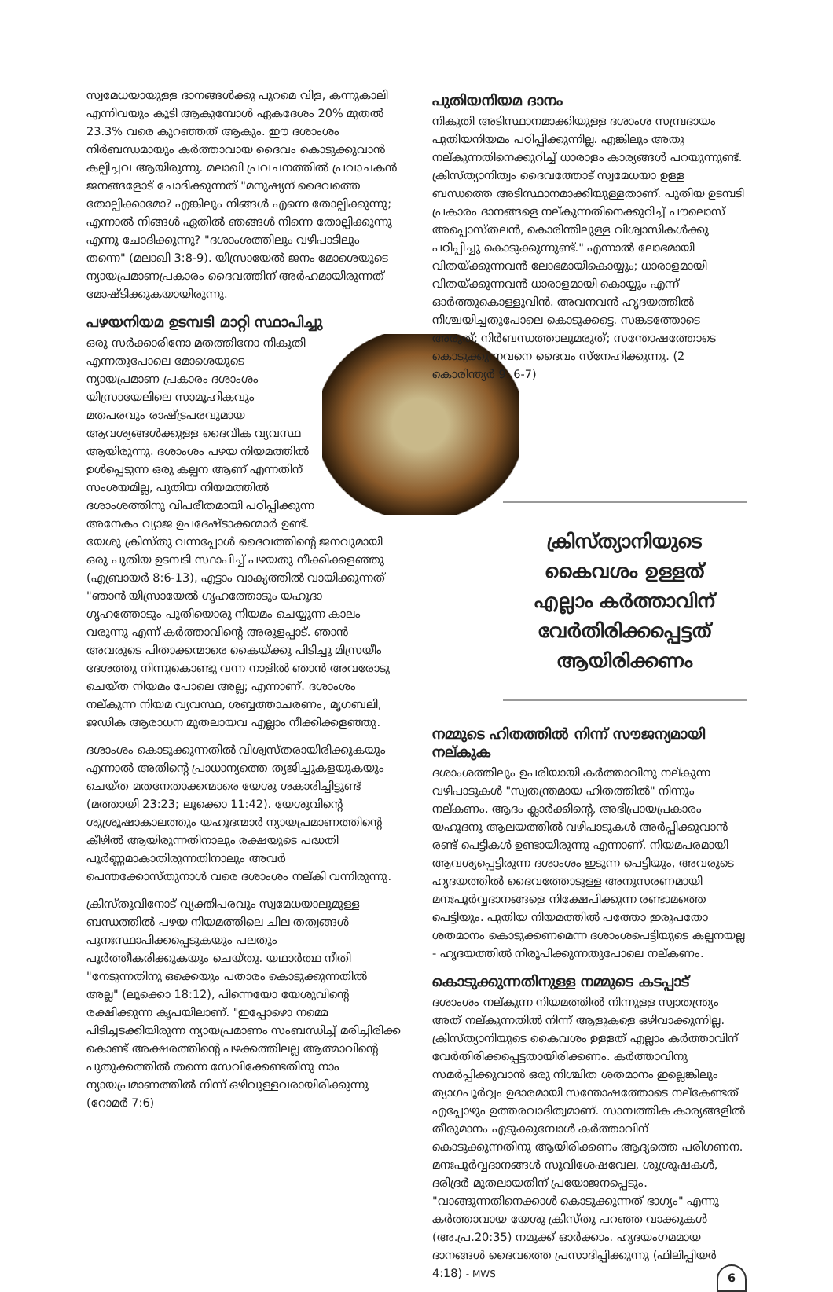സ്വമേധയായുള്ള ദാനങ്ങൾക്കു പുറമെ വിള, കന്നുകാലി എന്നിവയും കൂടി ആകുമ്പോൾ ഏകദേശം 20% മുതൽ 23.3% വരെ കുറഞ്ഞത് ആകും. ഈ ദശാംശം നിർബന്ധമായും കർത്താവായ ദൈവം കൊടുക്കുവാൻ കല്പിച്ചവ ആയിരുന്നു. മലാഖി പ്രവചനത്തിൽ പ്രവാചകൻ ജനങ്ങളോട് ചോദിക്കുന്നത് "മനുഷ്യന് ദൈവത്തെ തോല്പിക്കാമോ? എങ്കിലും നിങ്ങൾ എന്നെ തോല്പിക്കുന്നു; എന്നാൽ നിങ്ങൾ ഏതിൽ ഞങ്ങൾ നിന്നെ തോല്പിക്കുന്നു എന്നു ചോദിക്കുന്നു? "ദശാംശത്തിലും വഴിപാടിലും തന്നെ" (മലാഖി 3:8-9). യിസ്രായേൽ ജനം മോശെയുടെ ന്യായപ്രമാണപ്രകാരം ദൈവത്തിന് അർഹമായിരുന്നത് മോഷ്ടിക്കുകയായിരുന്നു.
പഴയനിയമ ഉടമ്പടി മാറ്റി സ്ഥാപിച്ചു
ഒരു സർക്കാരിനോ മതത്തിനോ നികുതി എന്നതുപോലെ മോശെയുടെ ന്യായപ്രമാണ പ്രകാരം ദശാംശം യിസ്രായേലിലെ സാമൂഹികവും മതപരവും രാഷ്ട്രപരവുമായ ആവശ്യങ്ങൾക്കുള്ള ദൈവീക വ്യവസ്ഥ ആയിരുന്നു. ദശാംശം പഴയ നിയമത്തിൽ ഉൾപ്പെടുന്ന ഒരു കല്പന ആണ് എന്നതിന് സംശയമില്ല, പുതിയ നിയമത്തിൽ ദശാംശത്തിനു വിപരീതമായി പഠിപ്പിക്കുന്ന അനേകം വ്യാജ ഉപദേഷ്ടാക്കന്മാർ ഉണ്ട്. യേശു ക്രിസ്തു വന്നപ്പോൾ ദൈവത്തിന്റെ ജനവുമായി ഒരു പുതിയ ഉടമ്പടി സ്ഥാപിച്ച് പഴയതു നീക്കിക്കളഞ്ഞു (എബ്രായർ 8:6-13), എട്ടാം വാക്യത്തിൽ വായിക്കുന്നത് "ഞാൻ യിസ്രായേൽ ഗൃഹത്തോടും യഹൂദാ ഗൃഹത്തോടും പുതിയൊരു നിയമം ചെയ്യുന്ന കാലം വരുന്നു എന്ന് കർത്താവിന്റെ അരുളപ്പാട്. ഞാൻ അവരുടെ പിതാക്കന്മാരെ കൈയ്ക്കു പിടിച്ചു മിസ്രയീം ദേശത്തു നിന്നുകൊണ്ടു വന്ന നാളിൽ ഞാൻ അവരോടു ചെയ്ത നിയമം പോലെ അല്ല; എന്നാണ്. ദശാംശം നല്കുന്ന നിയമ വ്യവസ്ഥ, ശബ്ബത്താചരണം, മൃഗബലി, ജഡിക ആരാധന മുതലായവ എല്ലാം നീക്കിക്കളഞ്ഞു.
ദശാംശം കൊടുക്കുന്നതിൽ വിശ്വസ്തരായിരിക്കുകയും എന്നാൽ അതിന്റെ പ്രാധാന്യത്തെ ത്യജിച്ചുകളയുകയും ചെയ്ത മതനേതാക്കന്മാരെ യേശു ശകാരിച്ചിട്ടുണ്ട് (മത്തായി 23:23; ലൂക്കൊ 11:42). യേശുവിന്റെ ശുശ്രൂഷാകാലത്തും യഹൂദന്മാർ ന്യായപ്രമാണത്തിന്റെ കീഴിൽ ആയിരുന്നതിനാലും രക്ഷയുടെ പദ്ധതി പൂർണ്ണമാകാതിരുന്നതിനാലും അവർ പെന്തക്കോസ്തുനാൾ വരെ ദശാംശം നല്കി വന്നിരുന്നു.
ക്രിസ്തുവിനോട് വ്യക്തിപരവും സ്വമേധയാലുമുള്ള ബന്ധത്തിൽ പഴയ നിയമത്തിലെ ചില തത്വങ്ങൾ പുനഃസ്ഥാപിക്കപ്പെടുകയും പലതും പൂർത്തീകരിക്കുകയും ചെയ്തു. യഥാർത്ഥ നീതി "നേടുന്നതിനു ഒക്കെയും പതാരം കൊടുക്കുന്നതിൽ അല്ല" (ലൂക്കൊ 18:12), പിന്നെയോ യേശുവിന്റെ രക്ഷിക്കുന്ന കൃപയിലാണ്. "ഇപ്പോഴൊ നമ്മെ പിടിച്ചടക്കിയിരുന്ന ന്യായപ്രമാണം സംബന്ധിച്ച് മരിച്ചിരിക്ക കൊണ്ട് അക്ഷരത്തിന്റെ പഴക്കത്തിലല്ല ആത്മാവിന്റെ പുതുക്കത്തിൽ തന്നെ സേവിക്കേണ്ടതിനു നാം ന്യായപ്രമാണത്തിൽ നിന്ന് ഒഴിവുള്ളവരായിരിക്കുന്നു (റോമർ 7:6)
പുതിയനിയമ ദാനം
നികുതി അടിസ്ഥാനമാക്കിയുള്ള ദശാംശ സമ്പ്രദായം പുതിയനിയമം പഠിപ്പിക്കുന്നില്ല. എങ്കിലും അതു നല്കുന്നതിനെക്കുറിച്ച് ധാരാളം കാര്യങ്ങൾ പറയുന്നുണ്ട്. ക്രിസ്ത്യാനിത്വം ദൈവത്തോട് സ്വമേധയാ ഉള്ള ബന്ധത്തെ അടിസ്ഥാനമാക്കിയുള്ളതാണ്. പുതിയ ഉടമ്പടി പ്രകാരം ദാനങ്ങളെ നല്കുന്നതിനെക്കുറിച്ച് പൗലൊസ് അപ്പൊസ്തലൻ, കൊരിന്തിലുള്ള വിശ്വാസികൾക്കു പഠിപ്പിച്ചു കൊടുക്കുന്നുണ്ട്." എന്നാൽ ലോഭമായി വിതയ്ക്കുന്നവൻ ലോഭമായികൊയ്യും; ധാരാളമായി വിതയ്ക്കുന്നവൻ ധാരാളമായി കൊയ്യും എന്ന് ഓർത്തുകൊള്ളുവിൻ. അവനവൻ ഹൃദയത്തിൽ നിശ്ചയിച്ചതുപോലെ കൊടുക്കട്ടെ. സങ്കടത്തോടെ അരുത്; നിർബന്ധത്താലുമരുത്; സന്തോഷത്തോടെ കൊടുക്കുന്നവനെ ദൈവം സ്നേഹിക്കുന്നു. (2 കൊരിന്ത്യർ 9: 6-7)
ക്രിസ്ത്യാനിയുടെ
കൈവശം ഉള്ളത്
എല്ലാം കർത്താവിന്
വേർതിരിക്കപ്പെട്ടത്
ആയിരിക്കണം
നമ്മുടെ ഹിതത്തിൽ നിന്ന് സൗജന്യമായി നല്കുക
ദശാംശത്തിലും ഉപരിയായി കർത്താവിനു നല്കുന്ന വഴിപാടുകൾ "സ്വതന്ത്രമായ ഹിതത്തിൽ" നിന്നും നല്കണം. ആദം ക്ലാർക്കിന്റെ, അഭിപ്രായപ്രകാരം യഹൂദനു ആലയത്തിൽ വഴിപാടുകൾ അർപ്പിക്കുവാൻ രണ്ട് പെട്ടികൾ ഉണ്ടായിരുന്നു എന്നാണ്. നിയമപരമായി ആവശ്യപ്പെട്ടിരുന്ന ദശാംശം ഇടുന്ന പെട്ടിയും, അവരുടെ ഹൃദയത്തിൽ ദൈവത്തോടുള്ള അനുസരണമായി മനഃപൂർവ്വദാനങ്ങളെ നിക്ഷേപിക്കുന്ന രണ്ടാമത്തെ പെട്ടിയും. പുതിയ നിയമത്തിൽ പത്തോ ഇരുപതോ ശതമാനം കൊടുക്കണമെന്ന ദശാംശപെട്ടിയുടെ കല്പനയല്ല - ഹൃദയത്തിൽ നിരൂപിക്കുന്നതുപോലെ നല്കണം.
കൊടുക്കുന്നതിനുള്ള നമ്മുടെ കടപ്പാട്
ദശാംശം നല്കുന്ന നിയമത്തിൽ നിന്നുള്ള സ്വാതന്ത്ര്യം അത് നല്കുന്നതിൽ നിന്ന് ആളുകളെ ഒഴിവാക്കുന്നില്ല. ക്രിസ്ത്യാനിയുടെ കൈവശം ഉള്ളത് എല്ലാം കർത്താവിന് വേർതിരിക്കപ്പെട്ടതായിരിക്കണം. കർത്താവിനു സമർപ്പിക്കുവാൻ ഒരു നിശ്ചിത ശതമാനം ഇല്ലെങ്കിലും ത്യാഗപൂർവ്വം ഉദാരമായി സന്തോഷത്തോടെ നല്കേണ്ടത് എപ്പോഴും ഉത്തരവാദിത്വമാണ്. സാമ്പത്തിക കാര്യങ്ങളിൽ തീരുമാനം എടുക്കുമ്പോൾ കർത്താവിന് കൊടുക്കുന്നതിനു ആയിരിക്കണം ആദ്യത്തെ പരിഗണന. മനഃപൂർവ്വദാനങ്ങൾ സുവിശേഷവേല, ശുശ്രൂഷകൾ, ദരിദ്രർ മുതലായതിന് പ്രയോജനപ്പെടും. "വാങ്ങുന്നതിനെക്കാൾ കൊടുക്കുന്നത് ഭാഗ്യം" എന്നു കർത്താവായ യേശു ക്രിസ്തു പറഞ്ഞ വാക്കുകൾ (അ.പ്ര.20:35) നമുക്ക് ഓർക്കാം. ഹൃദയംഗമമായ ദാനങ്ങൾ ദൈവത്തെ പ്രസാദിപ്പിക്കുന്നു (ഫിലിപ്പിയർ 4:18) - MWS 6